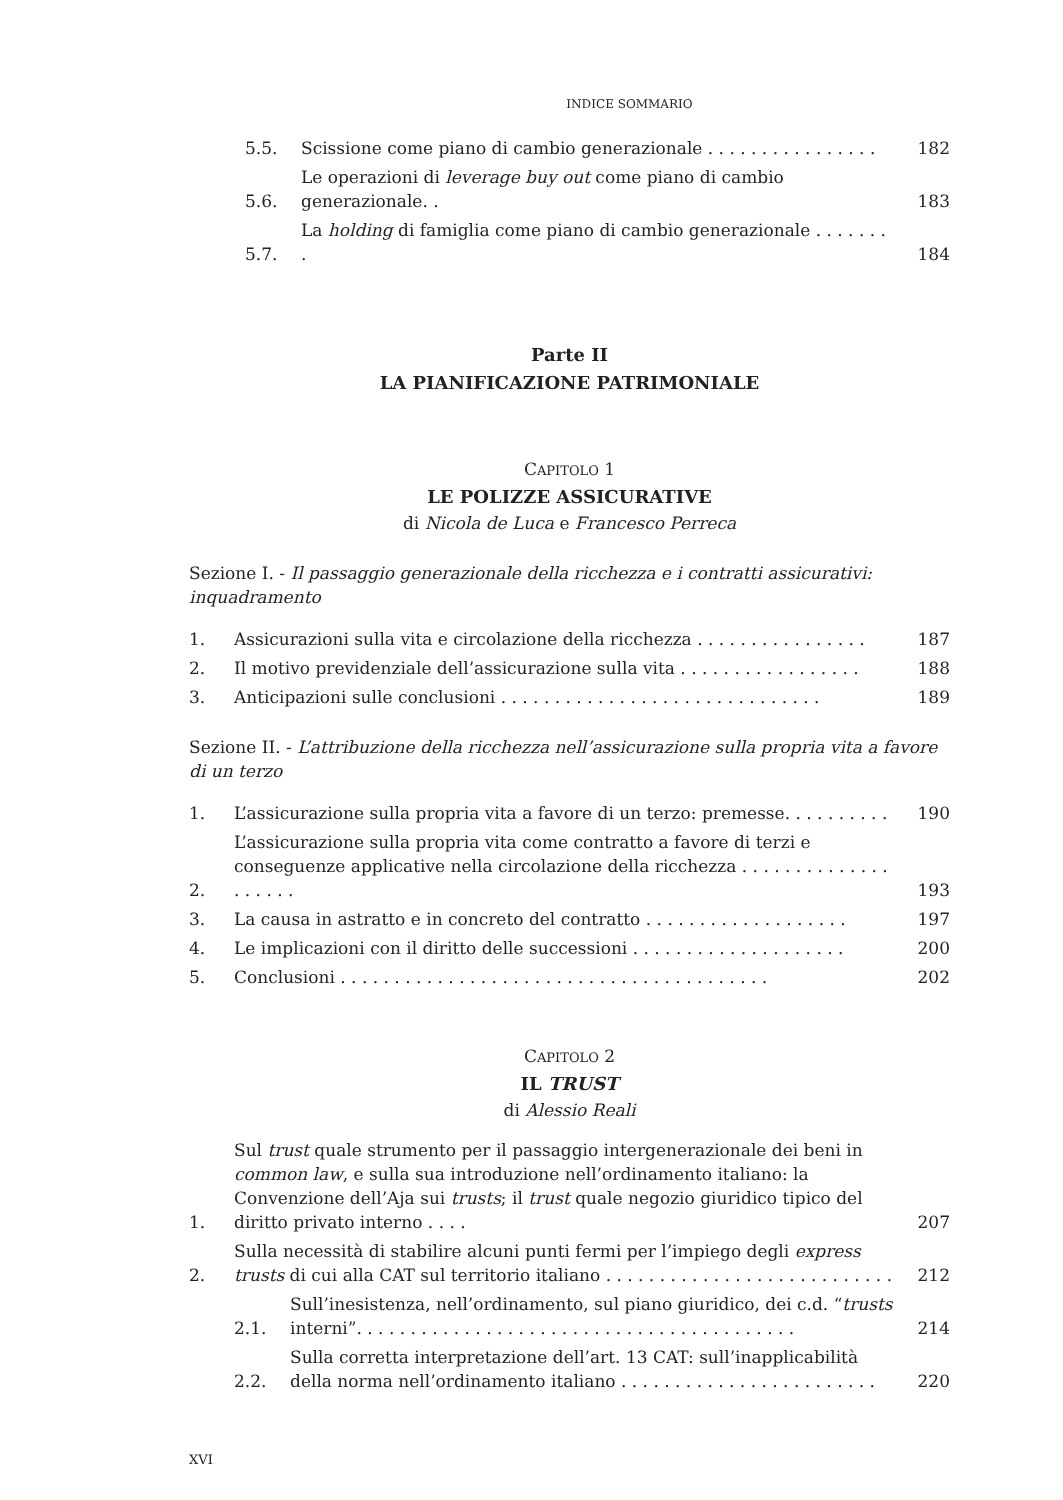INDICE SOMMARIO
5.5. Scissione come piano di cambio generazionale . . . . . . . . . . . . . . . . 182
5.6. Le operazioni di leverage buy out come piano di cambio generazionale. . 183
5.7. La holding di famiglia come piano di cambio generazionale . . . . . . . . 184
Parte II
LA PIANIFICAZIONE PATRIMONIALE
CAPITOLO 1
LE POLIZZE ASSICURATIVE
di Nicola de Luca e Francesco Perreca
Sezione I. - Il passaggio generazionale della ricchezza e i contratti assicurativi: inquadramento
1. Assicurazioni sulla vita e circolazione della ricchezza . . . . . . . . . . . . . . . . 187
2. Il motivo previdenziale dell’assicurazione sulla vita . . . . . . . . . . . . . . . . . 188
3. Anticipazioni sulle conclusioni . . . . . . . . . . . . . . . . . . . . . . . . . . . . . . 189
Sezione II. - L’attribuzione della ricchezza nell’assicurazione sulla propria vita a favore di un terzo
1. L’assicurazione sulla propria vita a favore di un terzo: premesse. . . . . . . . . . 190
2. L’assicurazione sulla propria vita come contratto a favore di terzi e conseguenze applicative nella circolazione della ricchezza . . . . . . . . . . . . . . . . . . . . 193
3. La causa in astratto e in concreto del contratto . . . . . . . . . . . . . . . . . . . 197
4. Le implicazioni con il diritto delle successioni . . . . . . . . . . . . . . . . . . . . 200
5. Conclusioni . . . . . . . . . . . . . . . . . . . . . . . . . . . . . . . . . . . . . . . . 202
CAPITOLO 2
IL TRUST
di Alessio Reali
1. Sul trust quale strumento per il passaggio intergenerazionale dei beni in common law, e sulla sua introduzione nell’ordinamento italiano: la Convenzione dell’Aja sui trusts; il trust quale negozio giuridico tipico del diritto privato interno . . . . 207
2. Sulla necessità di stabilire alcuni punti fermi per l’impiego degli express trusts di cui alla CAT sul territorio italiano . . . . . . . . . . . . . . . . . . . . . . . . . . . 212
2.1. Sull’inesistenza, nell’ordinamento, sul piano giuridico, dei c.d. “trusts interni”. . . . . . . . . . . . . . . . . . . . . . . . . . . . . . . . . . . . . . . . . 214
2.2. Sulla corretta interpretazione dell’art. 13 CAT: sull’inapplicabilità della norma nell’ordinamento italiano . . . . . . . . . . . . . . . . . . . . . . . . 220
XVI